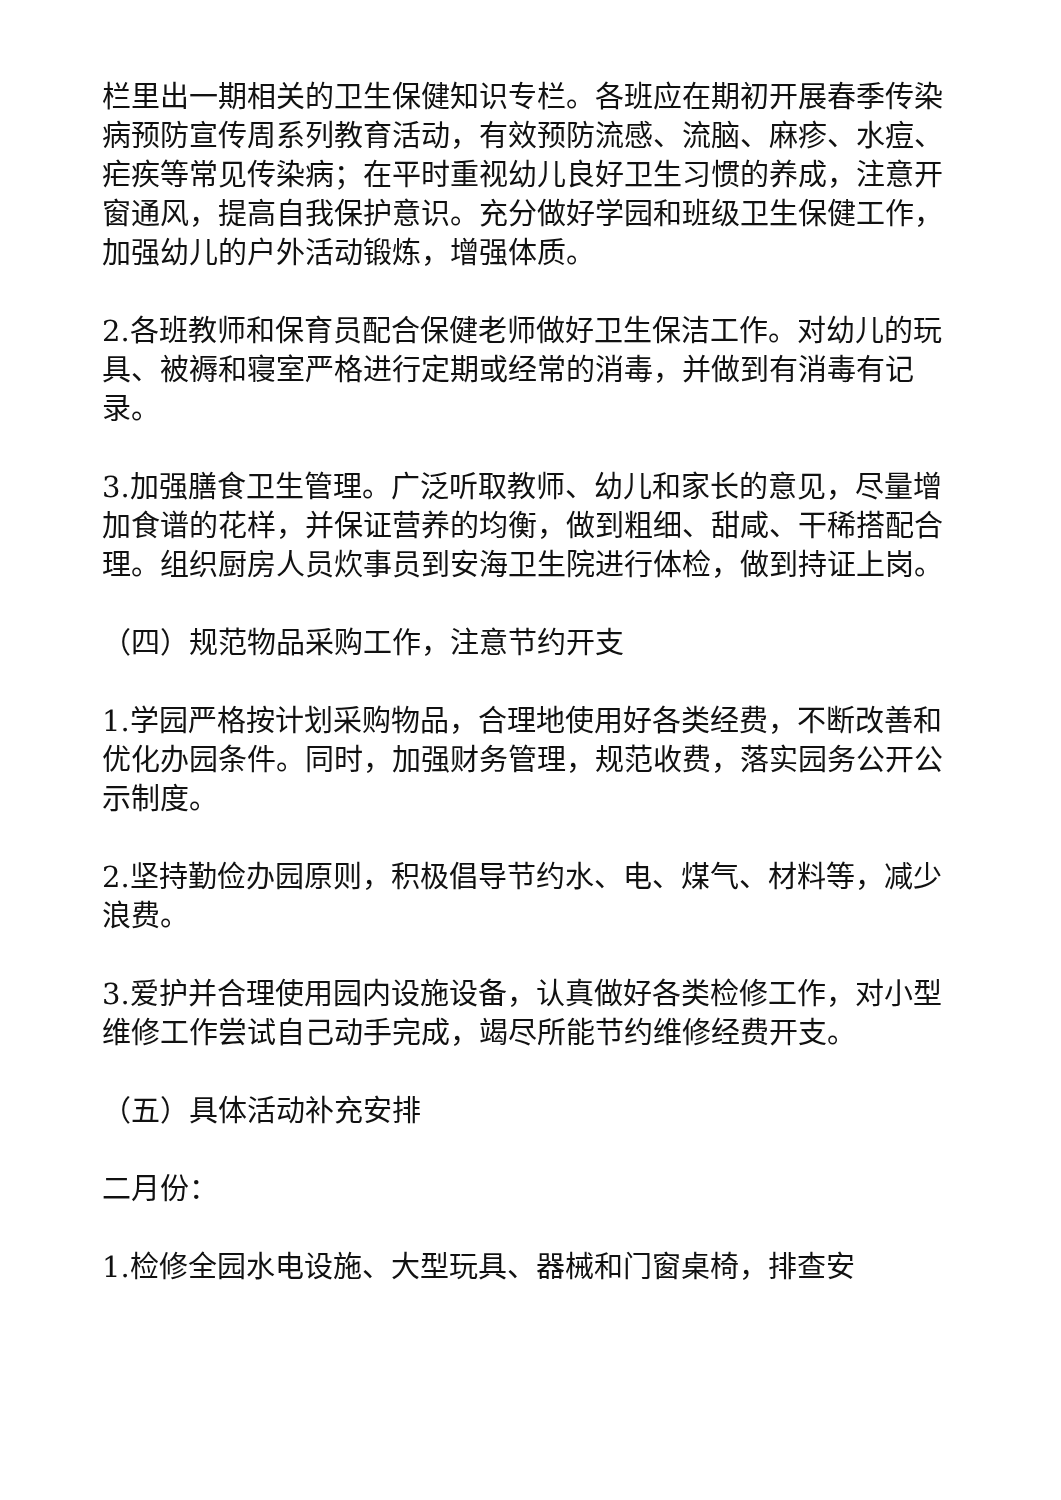栏里出一期相关的卫生保健知识专栏。各班应在期初开展春季传染病预防宣传周系列教育活动，有效预防流感、流脑、麻疹、水痘、疟疾等常见传染病；在平时重视幼儿良好卫生习惯的养成，注意开窗通风，提高自我保护意识。充分做好学园和班级卫生保健工作，加强幼儿的户外活动锻炼，增强体质。
2.各班教师和保育员配合保健老师做好卫生保洁工作。对幼儿的玩具、被褥和寝室严格进行定期或经常的消毒，并做到有消毒有记录。
3.加强膳食卫生管理。广泛听取教师、幼儿和家长的意见，尽量增加食谱的花样，并保证营养的均衡，做到粗细、甜咸、干稀搭配合理。组织厨房人员炊事员到安海卫生院进行体检，做到持证上岗。
（四）规范物品采购工作，注意节约开支
1.学园严格按计划采购物品，合理地使用好各类经费，不断改善和优化办园条件。同时，加强财务管理，规范收费，落实园务公开公示制度。
2.坚持勤俭办园原则，积极倡导节约水、电、煤气、材料等，减少浪费。
3.爱护并合理使用园内设施设备，认真做好各类检修工作，对小型维修工作尝试自己动手完成，竭尽所能节约维修经费开支。
（五）具体活动补充安排
二月份：
1.检修全园水电设施、大型玩具、器械和门窗桌椅，排查安